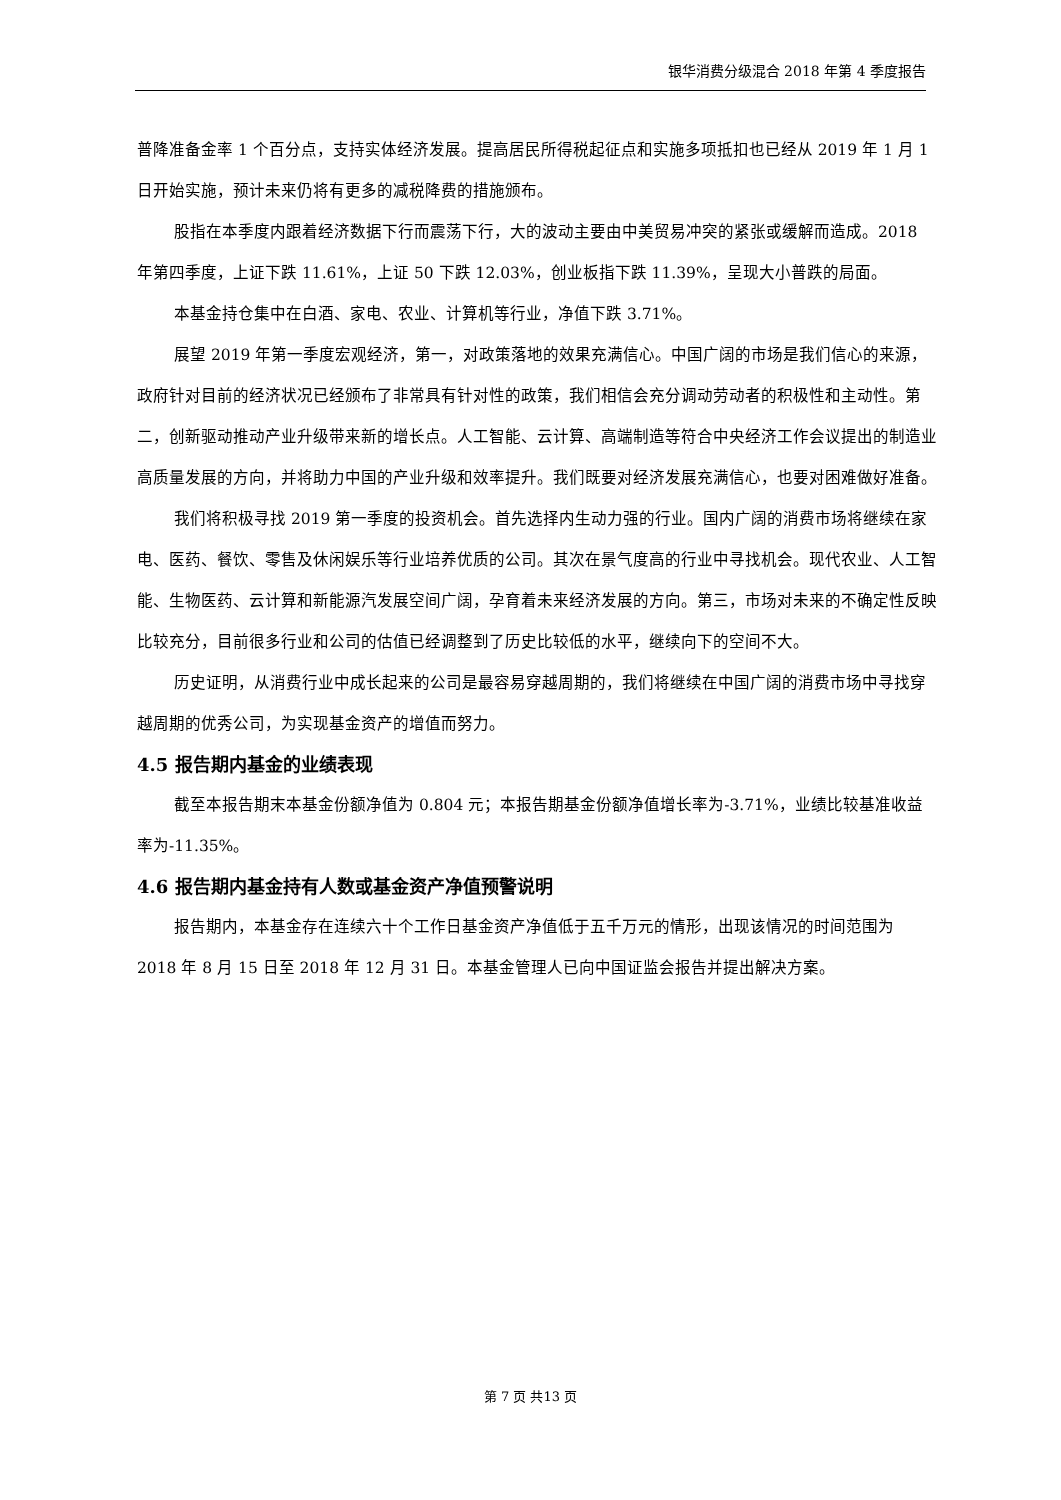银华消费分级混合 2018 年第 4 季度报告
普降准备金率 1 个百分点，支持实体经济发展。提高居民所得税起征点和实施多项抵扣也已经从 2019 年 1 月 1 日开始实施，预计未来仍将有更多的减税降费的措施颁布。
股指在本季度内跟着经济数据下行而震荡下行，大的波动主要由中美贸易冲突的紧张或缓解而造成。2018 年第四季度，上证下跌 11.61%，上证 50 下跌 12.03%，创业板指下跌 11.39%，呈现大小普跌的局面。
本基金持仓集中在白酒、家电、农业、计算机等行业，净值下跌 3.71%。
展望 2019 年第一季度宏观经济，第一，对政策落地的效果充满信心。中国广阔的市场是我们信心的来源，政府针对目前的经济状况已经颁布了非常具有针对性的政策，我们相信会充分调动劳动者的积极性和主动性。第二，创新驱动推动产业升级带来新的增长点。人工智能、云计算、高端制造等符合中央经济工作会议提出的制造业高质量发展的方向，并将助力中国的产业升级和效率提升。我们既要对经济发展充满信心，也要对困难做好准备。
我们将积极寻找 2019 第一季度的投资机会。首先选择内生动力强的行业。国内广阔的消费市场将继续在家电、医药、餐饮、零售及休闲娱乐等行业培养优质的公司。其次在景气度高的行业中寻找机会。现代农业、人工智能、生物医药、云计算和新能源汽发展空间广阔，孕育着未来经济发展的方向。第三，市场对未来的不确定性反映比较充分，目前很多行业和公司的估值已经调整到了历史比较低的水平，继续向下的空间不大。
历史证明，从消费行业中成长起来的公司是最容易穿越周期的，我们将继续在中国广阔的消费市场中寻找穿越周期的优秀公司，为实现基金资产的增值而努力。
4.5 报告期内基金的业绩表现
截至本报告期末本基金份额净值为 0.804 元；本报告期基金份额净值增长率为-3.71%，业绩比较基准收益率为-11.35%。
4.6 报告期内基金持有人数或基金资产净值预警说明
报告期内，本基金存在连续六十个工作日基金资产净值低于五千万元的情形，出现该情况的时间范围为 2018 年 8 月 15 日至 2018 年 12 月 31 日。本基金管理人已向中国证监会报告并提出解决方案。
第 7 页 共13 页